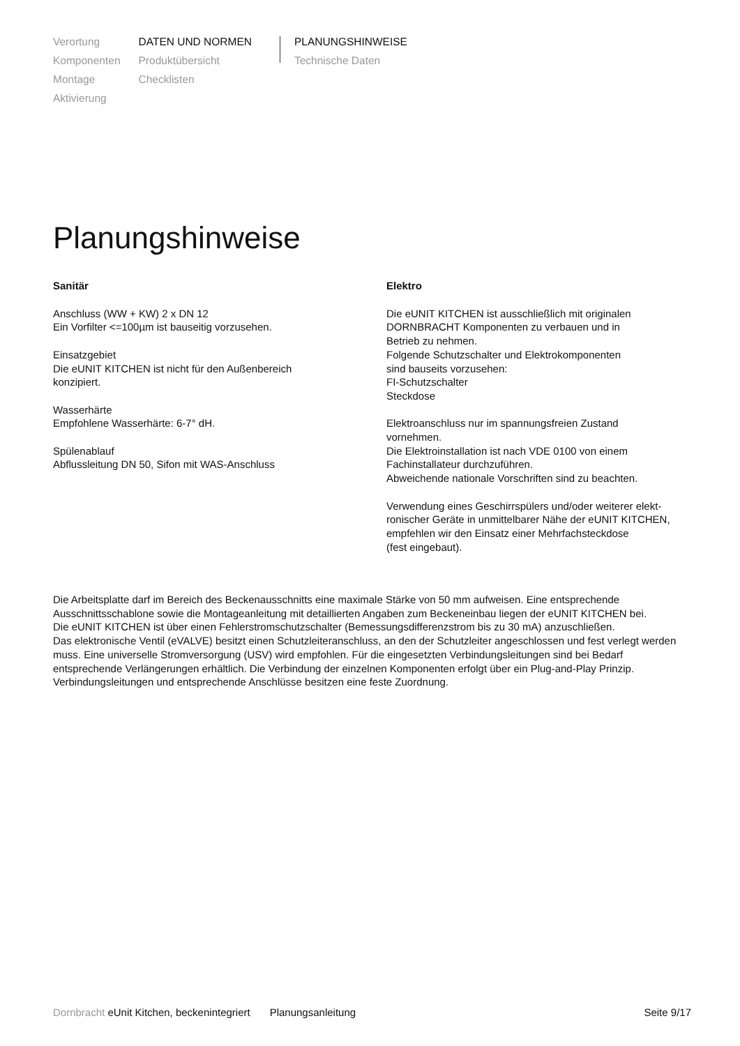Verortung
Komponenten
Montage
Aktivierung
DATEN UND NORMEN
Produktübersicht
Checklisten
PLANUNGSHINWEISE
Technische Daten
Planungshinweise
Sanitär
Anschluss (WW + KW) 2 x DN 12
Ein Vorfilter <=100µm ist bauseitig vorzusehen.
Einsatzgebiet
Die eUNIT KITCHEN ist nicht für den Außenbereich
konzipiert.
Wasserhärte
Empfohlene Wasserhärte: 6-7° dH.
Spülenablauf
Abflussleitung DN 50, Sifon mit WAS-Anschluss
Elektro
Die eUNIT KITCHEN ist ausschließlich mit originalen
DORNBRACHT Komponenten zu verbauen und in
Betrieb zu nehmen.
Folgende Schutzschalter und Elektrokomponenten
sind bauseits vorzusehen:
FI-Schutzschalter
Steckdose
Elektroanschluss nur im spannungsfreien Zustand
vornehmen.
Die Elektroinstallation ist nach VDE 0100 von einem
Fachinstallateur durchzuführen.
Abweichende nationale Vorschriften sind zu beachten.
Verwendung eines Geschirrspülers und/oder weiterer elekt-
ronischer Geräte in unmittelbarer Nähe der eUNIT KITCHEN,
empfehlen wir den Einsatz einer Mehrfachsteckdose
(fest eingebaut).
Die Arbeitsplatte darf im Bereich des Beckenausschnitts eine maximale Stärke von 50 mm aufweisen. Eine entsprechende Ausschnittsschablone sowie die Montageanleitung mit detaillierten Angaben zum Beckeneinbau liegen der eUNIT KITCHEN bei.
Die eUNIT KITCHEN ist über einen Fehlerstromschutzschalter (Bemessungsdifferenzstrom bis zu 30 mA) anzuschließen.
Das elektronische Ventil (eVALVE) besitzt einen Schutzleiteranschluss, an den der Schutzleiter angeschlossen und fest verlegt werden muss. Eine universelle Stromversorgung (USV) wird empfohlen. Für die eingesetzten Verbindungsleitungen sind bei Bedarf entsprechende Verlängerungen erhältlich. Die Verbindung der einzelnen Komponenten erfolgt über ein Plug-and-Play Prinzip. Verbindungsleitungen und entsprechende Anschlüsse besitzen eine feste Zuordnung.
Dornbracht eUnit Kitchen, beckenintegriert Planungsanleitung Seite 9/17